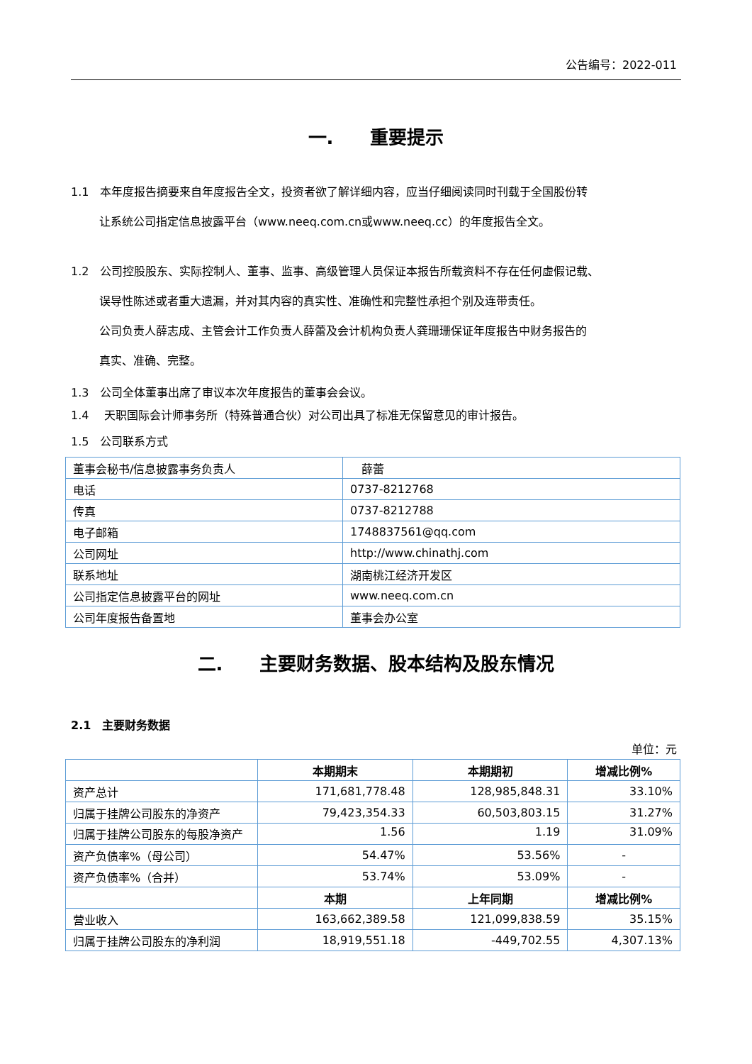公告编号：2022-011
一.　　重要提示
1.1　本年度报告摘要来自年度报告全文，投资者欲了解详细内容，应当仔细阅读同时刊载于全国股份转
让系统公司指定信息披露平台（www.neeq.com.cn或www.neeq.cc）的年度报告全文。
1.2　公司控股股东、实际控制人、董事、监事、高级管理人员保证本报告所载资料不存在任何虚假记载、
误导性陈述或者重大遗漏，并对其内容的真实性、准确性和完整性承担个别及连带责任。
公司负责人薛志成、主管会计工作负责人薛蕾及会计机构负责人龚珊珊保证年度报告中财务报告的
真实、准确、完整。
1.3　公司全体董事出席了审议本次年度报告的董事会会议。
1.4　 天职国际会计师事务所（特殊普通合伙）对公司出具了标准无保留意见的审计报告。
1.5　公司联系方式
| 董事会秘书/信息披露事务负责人 | 薛蕾 |
| 电话 | 0737-8212768 |
| 传真 | 0737-8212788 |
| 电子邮箱 | 1748837561@qq.com |
| 公司网址 | http://www.chinathj.com |
| 联系地址 | 湖南桃江经济开发区 |
| 公司指定信息披露平台的网址 | www.neeq.com.cn |
| 公司年度报告备置地 | 董事会办公室 |
二.　　主要财务数据、股本结构及股东情况
2.1　主要财务数据
单位：元
| | 本期期末 | 本期期初 | 增减比例% |
| --- | --- | --- | --- |
| 资产总计 | 171,681,778.48 | 128,985,848.31 | 33.10% |
| 归属于挂牌公司股东的净资产 | 79,423,354.33 | 60,503,803.15 | 31.27% |
| 归属于挂牌公司股东的每股净资产 | 1.56 | 1.19 | 31.09% |
| 资产负债率%（母公司） | 54.47% | 53.56% | - |
| 资产负债率%（合并） | 53.74% | 53.09% | - |
| | 本期 | 上年同期 | 增减比例% |
| 营业收入 | 163,662,389.58 | 121,099,838.59 | 35.15% |
| 归属于挂牌公司股东的净利润 | 18,919,551.18 | -449,702.55 | 4,307.13% |